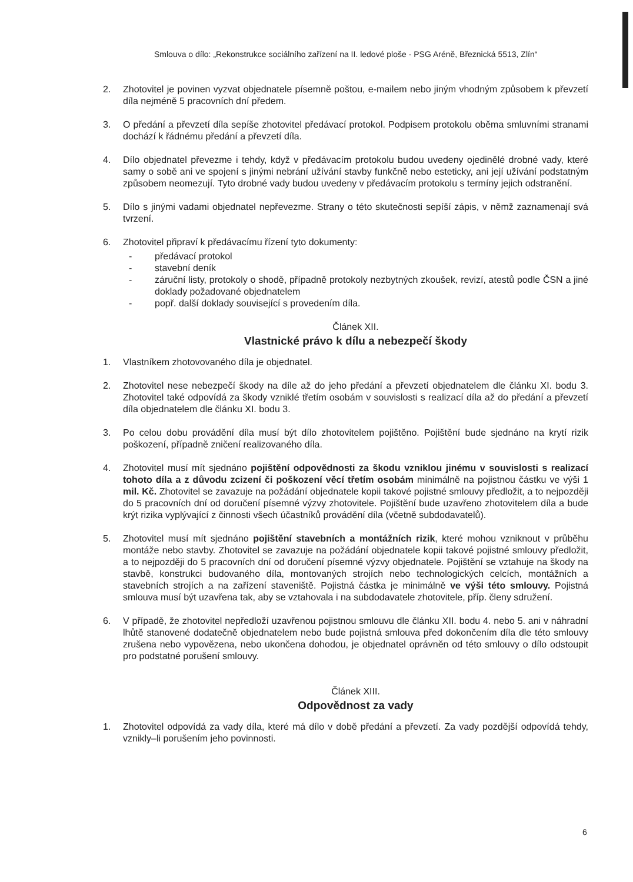Smlouva o dílo: „Rekonstrukce sociálního zařízení na II. ledové ploše - PSG Aréně, Březnická 5513, Zlín“
2. Zhotovitel je povinen vyzvat objednatele písemně poštou, e-mailem nebo jiným vhodným způsobem k převzetí díla nejméně 5 pracovních dní předem.
3. O předání a převzetí díla sepíše zhotovitel předávací protokol. Podpisem protokolu oběma smluvními stranami dochází k řádnému předání a převzetí díla.
4. Dílo objednatel převezme i tehdy, když v předávacím protokolu budou uvedeny ojedinělé drobné vady, které samy o sobě ani ve spojení s jinými nebrání užívání stavby funkčně nebo esteticky, ani její užívání podstatným způsobem neomezují. Tyto drobné vady budou uvedeny v předávacím protokolu s termíny jejich odstranění.
5. Dílo s jinými vadami objednatel nepřevezme. Strany o této skutečnosti sepíší zápis, v němž zaznamenají svá tvrzení.
6. Zhotovitel připraví k předávacímu řízení tyto dokumenty:
- předávací protokol
- stavební deník
- záruční listy, protokoly o shodě, případně protokoly nezbytných zkoušek, revizí, atestů podle ČSN a jiné doklady požadované objednatelem
- popř. další doklady související s provedením díla.
Článek XII.
Vlastnické právo k dílu a nebezpečí škody
1. Vlastníkem zhotovovaného díla je objednatel.
2. Zhotovitel nese nebezpečí škody na díle až do jeho předání a převzetí objednatelem dle článku XI. bodu 3. Zhotovitel také odpovídá za škody vzniklé třetím osobám v souvislosti s realizací díla až do předání a převzetí díla objednatelem dle článku XI. bodu 3.
3. Po celou dobu provádění díla musí být dílo zhotovitelem pojištěno. Pojištění bude sjednáno na krytí rizik poškození, případně zničení realizovaného díla.
4. Zhotovitel musí mít sjednáno pojištění odpovědnosti za škodu vzniklou jinému v souvislosti s realizací tohoto díla a z důvodu zcizení či poškození věcí třetím osobám minimálně na pojistnou částku ve výši 1 mil. Kč. Zhotovitel se zavazuje na požádání objednatele kopii takové pojistné smlouvy předložit, a to nejpozději do 5 pracovních dní od doručení písemné výzvy zhotovitele. Pojištění bude uzavřeno zhotovitelem díla a bude krýt rizika vyplývající z činnosti všech účastníků provádění díla (včetně subdodavatelů).
5. Zhotovitel musí mít sjednáno pojištění stavebních a montážních rizik, které mohou vzniknout v průběhu montáže nebo stavby. Zhotovitel se zavazuje na požádání objednatele kopii takové pojistné smlouvy předložit, a to nejpozději do 5 pracovních dní od doručení písemné výzvy objednatele. Pojištění se vztahuje na škody na stavbě, konstrukci budovaného díla, montovaných strojích nebo technologických celcích, montážních a stavebních strojích a na zařízení staveniště. Pojistná částka je minimálně ve výši této smlouvy. Pojistná smlouva musí být uzavřena tak, aby se vztahovala i na subdodavatele zhotovitele, příp. členy sdružení.
6. V případě, že zhotovitel nepředloží uzavřenou pojistnou smlouvu dle článku XII. bodu 4. nebo 5. ani v náhradní lhůtě stanovené dodatečně objednatelem nebo bude pojistná smlouva před dokončením díla dle této smlouvy zrušena nebo vypovězena, nebo ukončena dohodou, je objednatel oprávněn od této smlouvy o dílo odstoupit pro podstatné porušení smlouvy.
Článek XIII.
Odpovědnost za vady
1. Zhotovitel odpovídá za vady díla, které má dílo v době předání a převzetí. Za vady pozdější odpovídá tehdy, vznikly–li porušením jeho povinnosti.
6